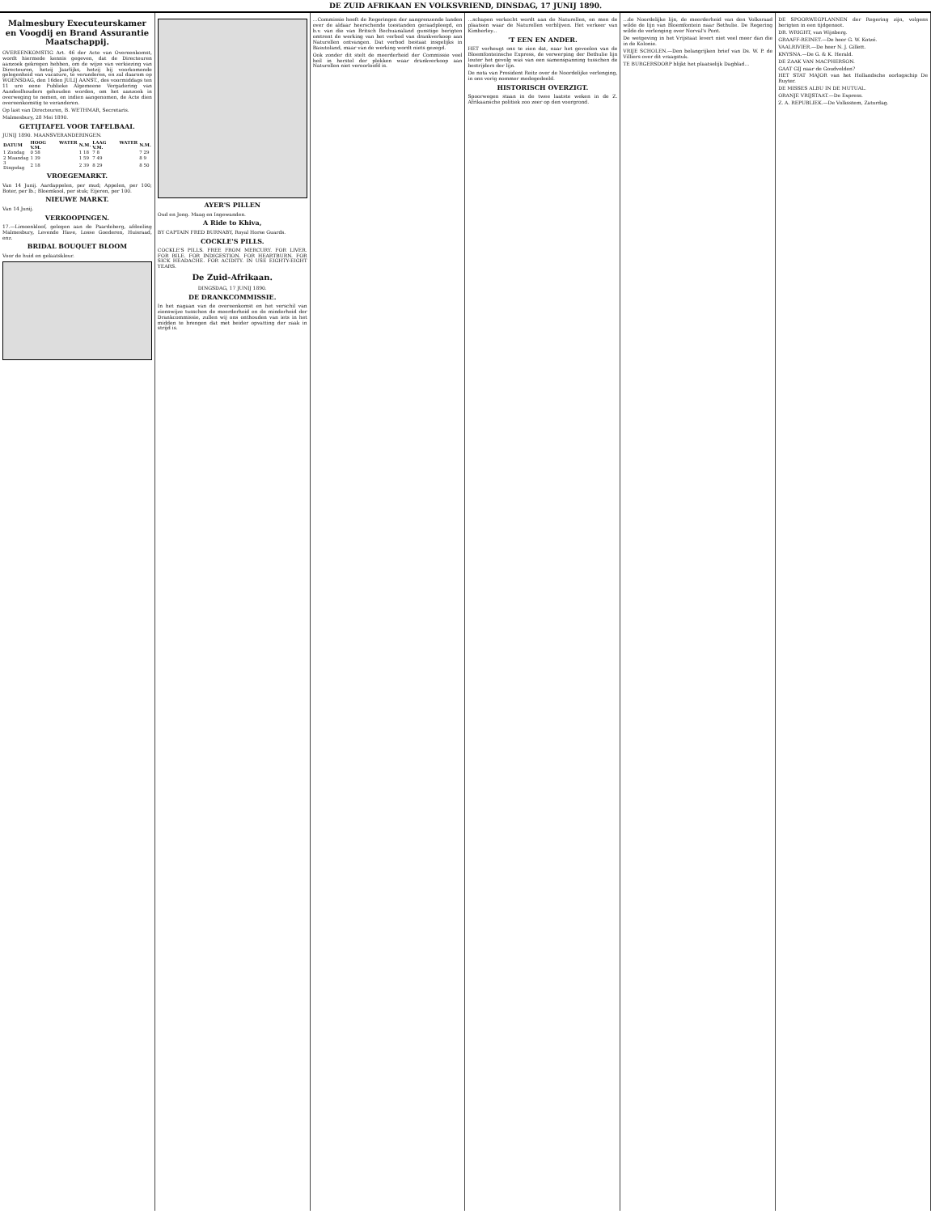DE ZUID AFRIKAAN EN VOLKSVRIEND, DINSDAG, 17 JUNIJ 1890.
Malmesbury Executeurskamer en Voogdij en Brand Assurantie Maatschappij.
OVEREENKOMSTIG Art. 46 der Acte van Overeenkomst, wordt hiermede kennis gegeven, dat de Directeuren aanzoek gekregen hebben, om de wijze van verkiezing van Directeuren, hetzij Jaarlijks, hetzij bij voorkomende gelegenheid van vacature, te veranderen, en zal daarom op WOENSDAG, den 16den JULIJ AANST., des voormiddags ten 11 ure eene Publieke Algemeene Vergadering van Aandeelhouders gehouden worden, om het aanzoek in overweging te nemen, en indien aangenomen, de Acte dien overeenkomstig te veranderen.
Op last van Directeuren, B. WETHMAR, Secretaris.
Malmesbury, 28 Mei 1890.
GETIJTAFEL VOOR TAFELBAAI.
JUNIJ 1890. MAANSVERANDERINGEN.
| DATUM | HOOG WATER V.M. | N.M. | LAAG WATER V.M. | N.M. |
| --- | --- | --- | --- | --- |
| 1 Zondag | 0 58 | 1 18 | 7 8 | 7 29 |
| 2 Maandag | 1 39 | 1 59 | 7 49 | 8 9 |
| 3 Dingsdag | 2 18 | 2 39 | 8 29 | 8 50 |
VROEGEMARKT.
Van 14 Junij. Aardappelen, per mud; Appelen, per 100; Boter, per lb.; Bloemkool, per stuk; Eijeren, per 100.
NIEUWE MARKT.
Van 14 Junij.
VERKOOPINGEN.
17.—Limoenkloof, gelegen aan de Paardeberg, afdeeling Malmesbury, Levende Have, Losse Goederen, Huisraad, enz.
BRIDAL BOUQUET BLOOM
Voor de huid en gelaatskleur.
AYER'S PILLEN
Oud en Jong. Maag en Ingewanden.
A Ride to Khiva,
BY CAPTAIN FRED BURNABY, Royal Horse Guards.
COCKLE'S PILLS.
COCKLE'S PILLS. FREE FROM MERCURY. FOR LIVER. FOR BILE. FOR INDIGESTION. FOR HEARTBURN. FOR SICK HEADACHE. FOR ACIDITY. IN USE EIGHTY-EIGHT YEARS.
De Zuid-Afrikaan.
DINGSDAG, 17 JUNIJ 1890.
DE DRANKCOMMISSIE.
In het nagaan van de overeenkomst en het verschil van zienswijze tusschen de meerderheid en de minderheid der Drankcommissie, zullen wij ons onthouden van iets in het midden te brengen dat met beider opvatting der zaak in strijd is.
...Commissie heeft de Regeringen der aangrenzende landen over de aldaar heerschende toestanden geraadpleegd, en b.v. van die van Britsch Bechuanaland gunstige berigten omtrent de werking van het verbod van drankverkoop aan Naturellen ontvangen. Dat verbod bestaat insgelijks in Basutoland, maar van de werking wordt niets gezegd.
Ook zonder dit stelt de meerderheid der Commissie veel heil in herstel der plekken waar drankverkoop aan Naturellen niet veroorloofd is.
...schapen verkocht wordt aan de Naturellen, en men de plaatsen waar de Naturellen verblijven. Het verkeer van Kimberley...
'T EEN EN ANDER.
HET verheugt ons te zien dat, naar het gevoelen van de Bloemfonteinsche Express, de verwerping der Bethulie lijn louter het gevolg was van een samenspanning tusschen de bestrijders der lijn.
De nota van President Reitz over de Noordelijke verlenging, in ons vorig nommer medegedeeld.
HISTORISCH OVERZIGT.
Spoorwegen staan in de twee laatste weken in de Z. Afrikaansche politiek zoo zeer op den voorgrond.
...de Noordelijke lijn, de meerderheid van den Volksraad wilde de lijn van Bloemfontein naar Bethulie. De Regering wilde de verlenging over Norval's Pont.
De wetgeving in het Vrijstaat levert niet veel meer dan die in de Kolonie.
VRIJE SCHOLEN.—Den belangrijken brief van Ds. W. P. de Villiers over dit vraagstuk.
TE BURGERSDORP blijkt het plaatselijk Dagblad...
DE SPOORWEGPLANNEN der Regering zijn, volgens berigten in een tijdgenoot.
DR. WRIGHT, van Wijnberg.
GRAAFF-REINET.—De heer G. W. Kotzé.
VAALRIVIER.—De heer N. J. Gillett.
KNYSNA.—De G. & K. Herald.
DE ZAAK VAN MACPHERSON.
GAAT GIJ naar de Goudvelden?
HET STAT MAJOR van het Hollandsche oorlogschip De Ruyter.
DE MISSES ALBU IN DE MUTUAL.
ORANJE VRIJSTAAT.—De Express.
Z. A. REPUBLIEK.—De Volksstem, Zaturdag.